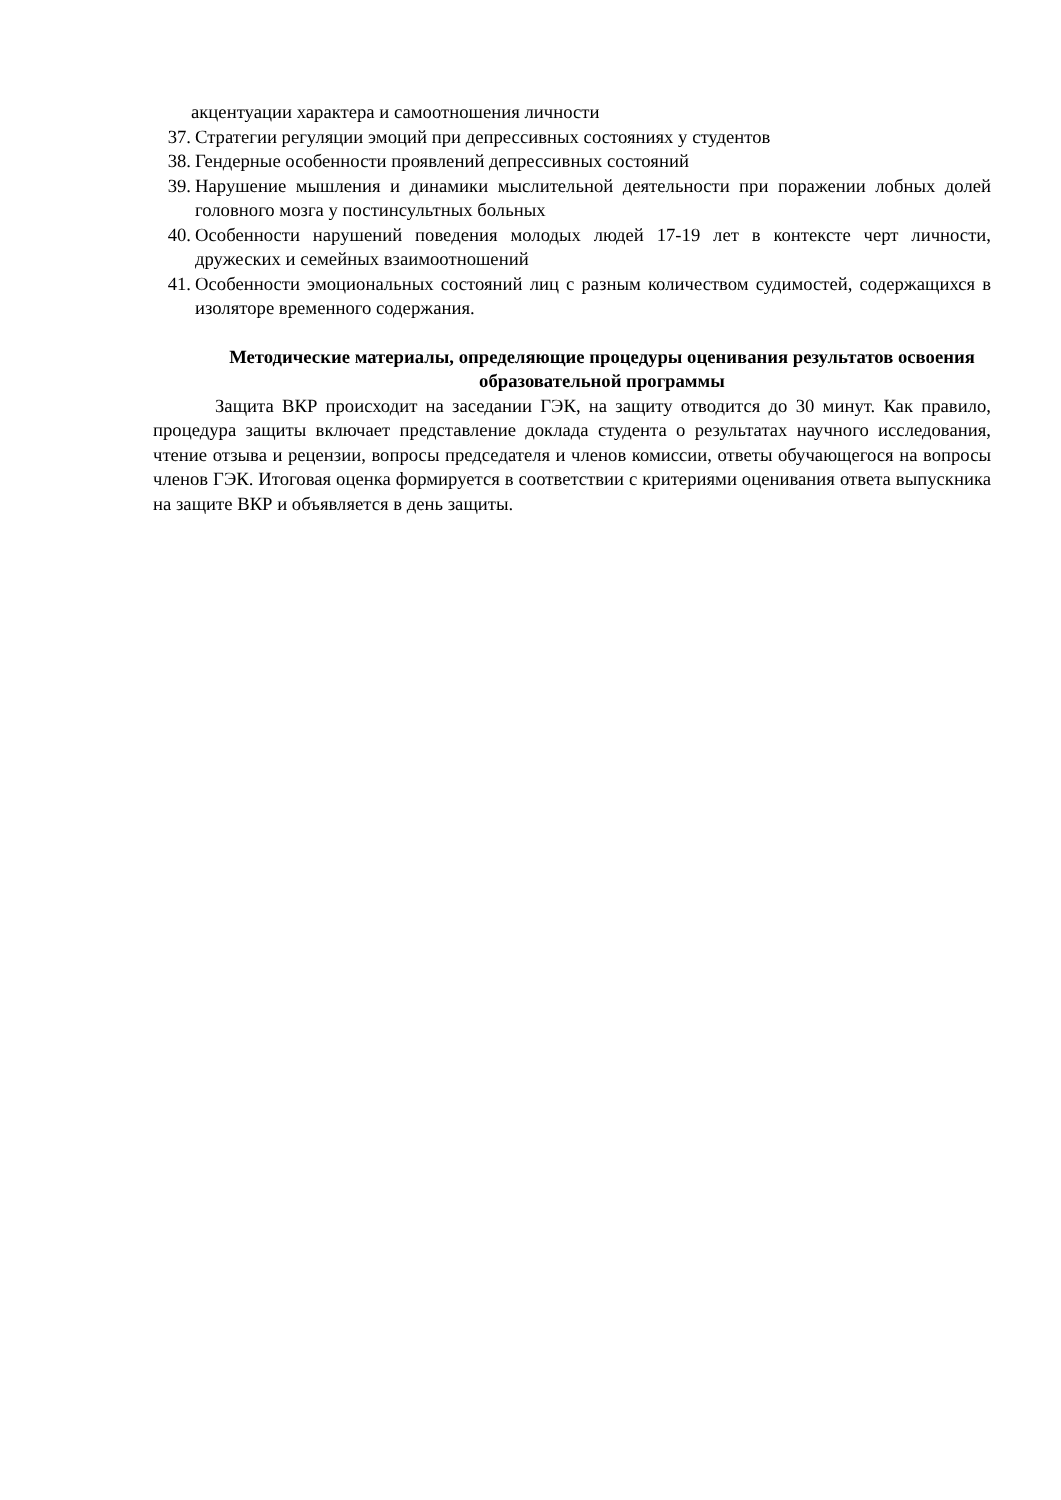акцентуации характера и самоотношения личности
37. Стратегии регуляции эмоций при депрессивных состояниях у студентов
38. Гендерные особенности проявлений депрессивных состояний
39. Нарушение мышления и динамики мыслительной деятельности при поражении лобных долей головного мозга у постинсультных больных
40. Особенности нарушений поведения молодых людей 17-19 лет в контексте черт личности, дружеских и семейных взаимоотношений
41. Особенности эмоциональных состояний лиц с разным количеством судимостей, содержащихся в изоляторе временного содержания.
Методические материалы, определяющие процедуры оценивания результатов освоения образовательной программы
Защита ВКР происходит на заседании ГЭК, на защиту отводится до 30 минут. Как правило, процедура защиты включает представление доклада студента о результатах научного исследования, чтение отзыва и рецензии, вопросы председателя и членов комиссии, ответы обучающегося на вопросы членов ГЭК. Итоговая оценка формируется в соответствии с критериями оценивания ответа выпускника на защите ВКР и объявляется в день защиты.